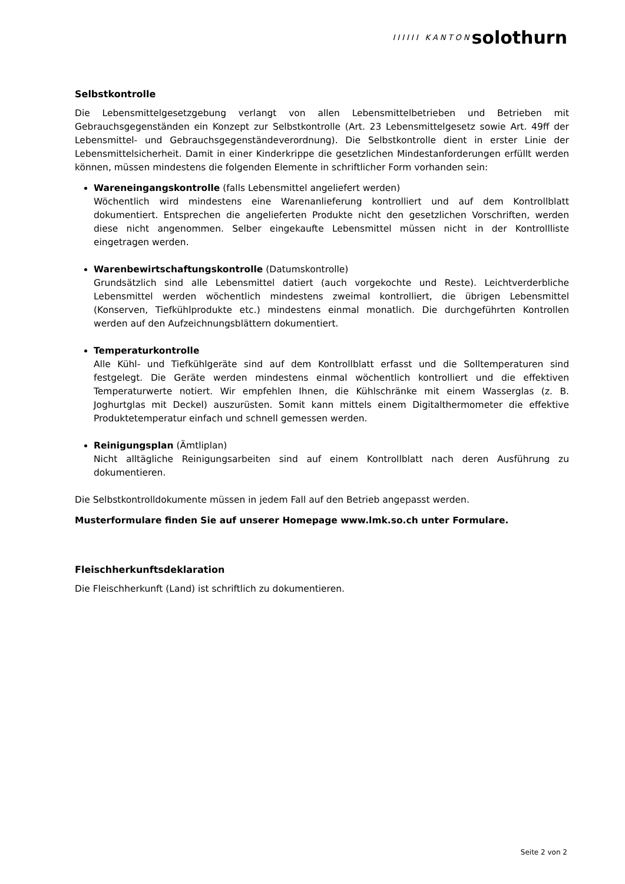IIIIII KANTON solothurn
Selbstkontrolle
Die Lebensmittelgesetzgebung verlangt von allen Lebensmittelbetrieben und Betrieben mit Gebrauchsgegenständen ein Konzept zur Selbstkontrolle (Art. 23 Lebensmittelgesetz sowie Art. 49ff der Lebensmittel- und Gebrauchsgegenständeverordnung). Die Selbstkontrolle dient in erster Linie der Lebensmittelsicherheit. Damit in einer Kinderkrippe die gesetzlichen Mindestanforderungen erfüllt werden können, müssen mindestens die folgenden Elemente in schriftlicher Form vorhanden sein:
Wareneingangskontrolle (falls Lebensmittel angeliefert werden)
Wöchentlich wird mindestens eine Warenanlieferung kontrolliert und auf dem Kontrollblatt dokumentiert. Entsprechen die angelieferten Produkte nicht den gesetzlichen Vorschriften, werden diese nicht angenommen. Selber eingekaufte Lebensmittel müssen nicht in der Kontrollliste eingetragen werden.
Warenbewirtschaftungskontrolle (Datumskontrolle)
Grundsätzlich sind alle Lebensmittel datiert (auch vorgekochte und Reste). Leichtverderbliche Lebensmittel werden wöchentlich mindestens zweimal kontrolliert, die übrigen Lebensmittel (Konserven, Tiefkühlprodukte etc.) mindestens einmal monatlich. Die durchgeführten Kontrollen werden auf den Aufzeichnungsblättern dokumentiert.
Temperaturkontrolle
Alle Kühl- und Tiefkühlgeräte sind auf dem Kontrollblatt erfasst und die Solltemperaturen sind festgelegt. Die Geräte werden mindestens einmal wöchentlich kontrolliert und die effektiven Temperaturwerte notiert. Wir empfehlen Ihnen, die Kühlschränke mit einem Wasserglas (z. B. Joghurtglas mit Deckel) auszurüsten. Somit kann mittels einem Digitalthermometer die effektive Produktetemperatur einfach und schnell gemessen werden.
Reinigungsplan (Ämtliplan)
Nicht alltägliche Reinigungsarbeiten sind auf einem Kontrollblatt nach deren Ausführung zu dokumentieren.
Die Selbstkontrolldokumente müssen in jedem Fall auf den Betrieb angepasst werden.
Musterformulare finden Sie auf unserer Homepage www.lmk.so.ch unter Formulare.
Fleischherkunftsdeklaration
Die Fleischherkunft (Land) ist schriftlich zu dokumentieren.
Seite 2 von 2